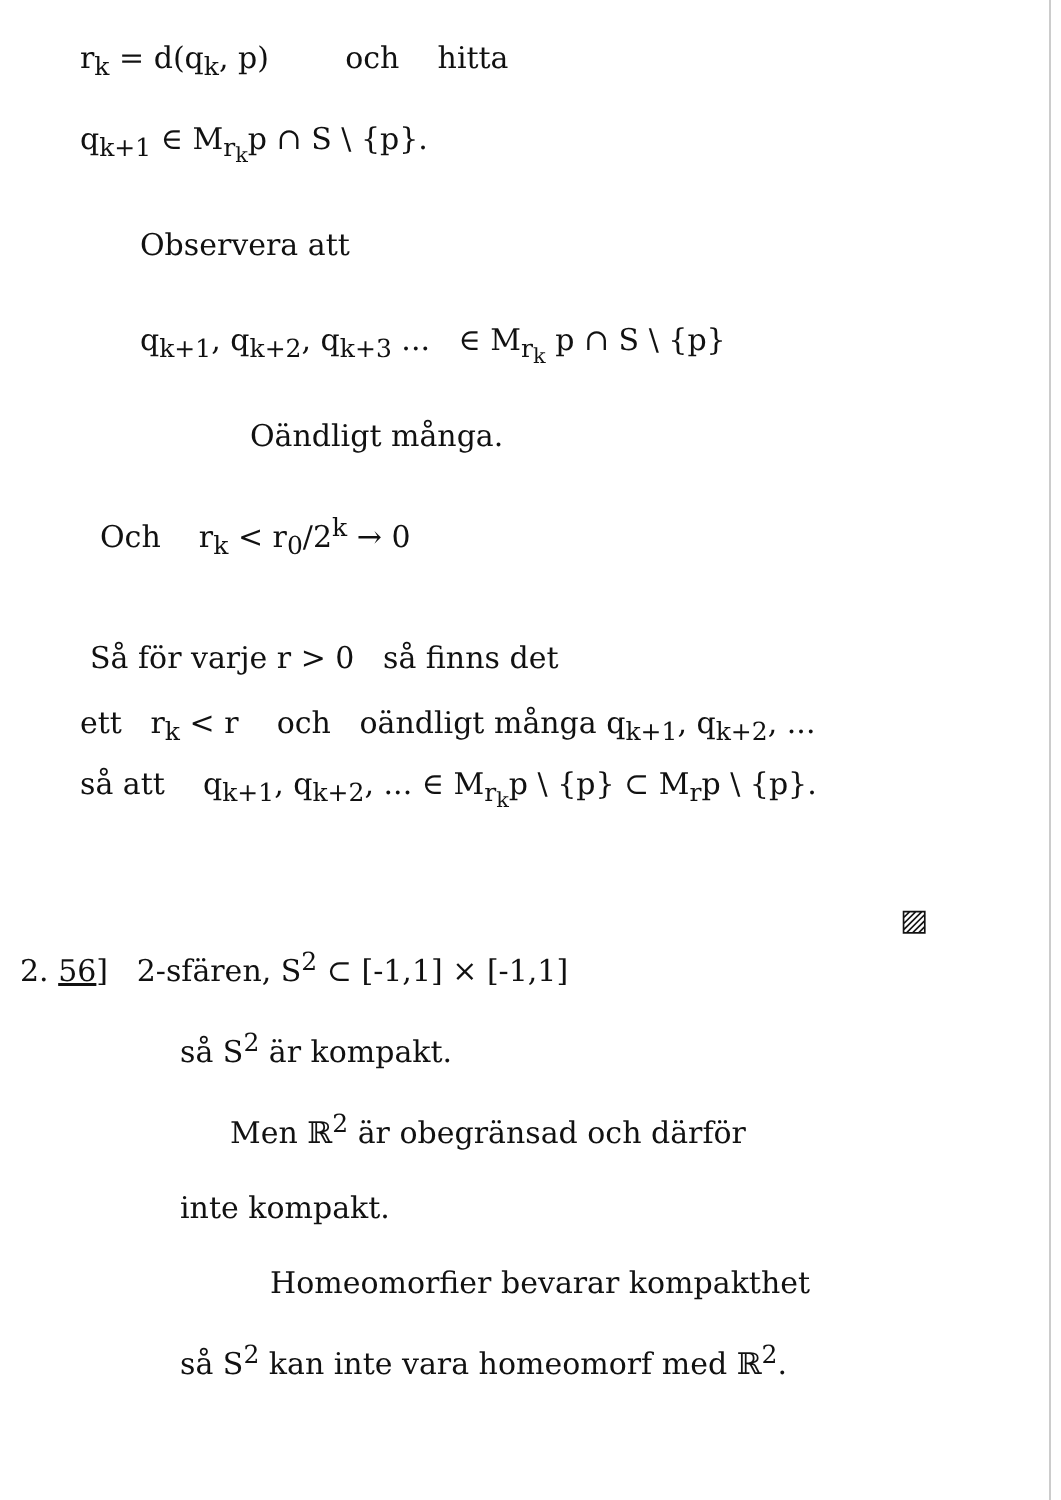r<sub>k</sub> = d(q<sub>k</sub>, p) och hitta
q<sub>k+1</sub> ∈ M<sub>r<sub>k</sub></sub>p ∩ S \ {p}.
Observera att
q<sub>k+1</sub>, q<sub>k+2</sub>, q<sub>k+3</sub> ... ∈ M<sub>r<sub>k</sub></sub> p ∩ S \ {p}
Oändligt många.
Och r<sub>k</sub> < r<sub>0</sub>/2<sup>k</sup> → 0
Så för varje r > 0 så finns det
ett r<sub>k</sub> < r och oändligt många q<sub>k+1</sub>, q<sub>k+2</sub>, ...
så att q<sub>k+1</sub>, q<sub>k+2</sub>, ... ∈ M<sub>r<sub>k</sub></sub>p \ {p} ⊂ M<sub>r</sub>p \ {p}.
▨
2. 56] 2-sfären, S<sup>2</sup> ⊂ [-1,1] × [-1,1]
så S<sup>2</sup> är kompakt.
Men ℝ<sup>2</sup> är obegränsad och därför
inte kompakt.
Homeomorfier bevarar kompakthet
så S<sup>2</sup> kan inte vara homeomorf med ℝ<sup>2</sup>.